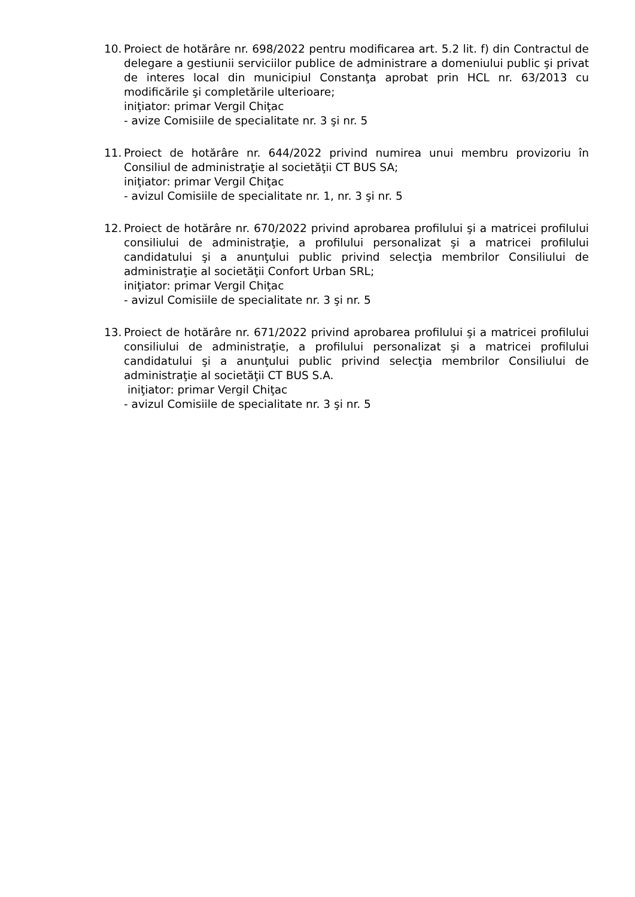10. Proiect de hotărâre nr. 698/2022 pentru modificarea art. 5.2 lit. f) din Contractul de delegare a gestiunii serviciilor publice de administrare a domeniului public şi privat de interes local din municipiul Constanţa aprobat prin HCL nr. 63/2013 cu modificările şi completările ulterioare;
iniţiator: primar Vergil Chiţac
- avize Comisiile de specialitate nr. 3 şi nr. 5
11. Proiect de hotărâre nr. 644/2022 privind numirea unui membru provizoriu în Consiliul de administraţie al societăţii CT BUS SA;
iniţiator: primar Vergil Chiţac
- avizul Comisiile de specialitate nr. 1, nr. 3 şi nr. 5
12. Proiect de hotărâre nr. 670/2022 privind aprobarea profilului şi a matricei profilului consiliului de administraţie, a profilului personalizat şi a matricei profilului candidatului şi a anunţului public privind selecţia membrilor Consiliului de administraţie al societăţii Confort Urban SRL;
iniţiator: primar Vergil Chiţac
- avizul Comisiile de specialitate nr. 3 şi nr. 5
13. Proiect de hotărâre nr. 671/2022 privind aprobarea profilului şi a matricei profilului consiliului de administraţie, a profilului personalizat şi a matricei profilului candidatului şi a anunţului public privind selecţia membrilor Consiliului de administraţie al societăţii CT BUS S.A.
iniţiator: primar Vergil Chiţac
- avizul Comisiile de specialitate nr. 3 şi nr. 5